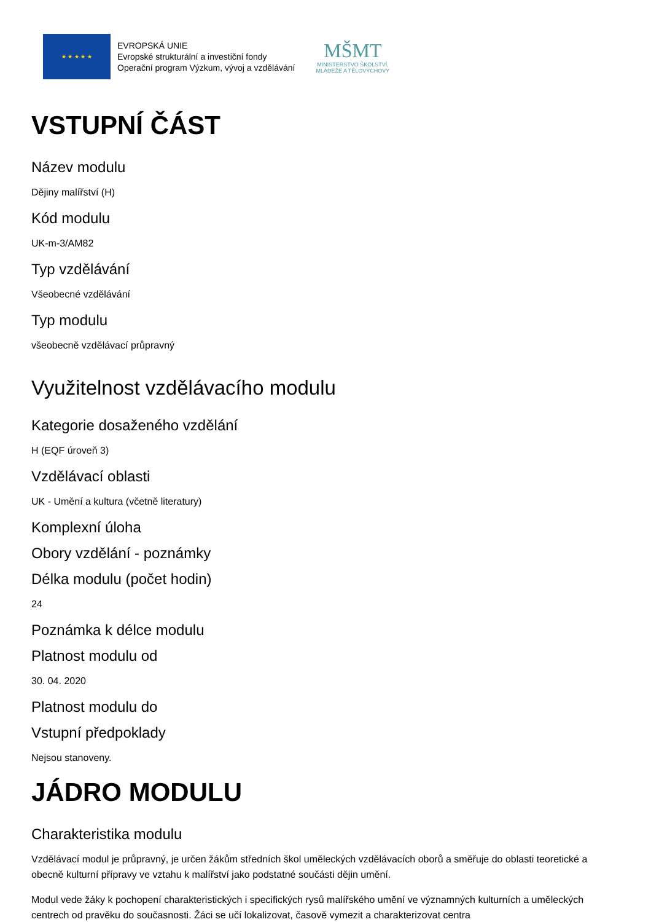★ ★ ★ ★ ★
EVROPSKÁ UNIE
Evropské strukturální a investiční fondy
Operační program Výzkum, vývoj a vzdělávání
MŠMT
MINISTERSTVO ŠKOLSTVÍ,
MLÁDEŽE A TĚLOVÝCHOVY
VSTUPNÍ ČÁST
Název modulu
Dějiny malířství (H)
Kód modulu
UK-m-3/AM82
Typ vzdělávání
Všeobecné vzdělávání
Typ modulu
všeobecně vzdělávací průpravný
Využitelnost vzdělávacího modulu
Kategorie dosaženého vzdělání
H (EQF úroveň 3)
Vzdělávací oblasti
UK - Umění a kultura (včetně literatury)
Komplexní úloha
Obory vzdělání - poznámky
Délka modulu (počet hodin)
24
Poznámka k délce modulu
Platnost modulu od
30. 04. 2020
Platnost modulu do
Vstupní předpoklady
Nejsou stanoveny.
JÁDRO MODULU
Charakteristika modulu
Vzdělávací modul je průpravný, je určen žákům středních škol uměleckých vzdělávacích oborů a směřuje do oblasti teoretické a obecně kulturní přípravy ve vztahu k malířství jako podstatné součásti dějin umění.
Modul vede žáky k pochopení charakteristických i specifických rysů malířského umění ve významných kulturních a uměleckých centrech od pravěku do současnosti. Žáci se učí lokalizovat, časově vymezit a charakterizovat centra